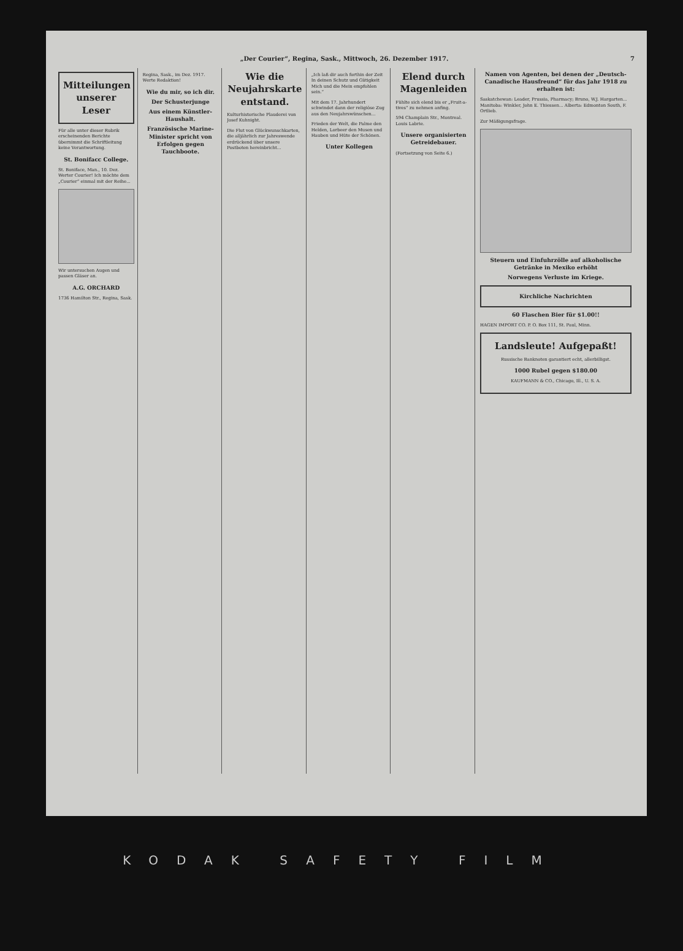„Der Courier“, Regina, Sask., Mittwoch, 26. Dezember 1917. 7
Mitteilungen unserer Leser
Für alle unter dieser Rubrik erscheinenden Berichte übernimmt die Schriftleitung keine Verantwortung.
St. Bonifacc College.
St. Boniface, Man., 10. Dez. Werter Courier! Ich möchte dem „Courier“ einmal mit der Reihe...
Wir untersuchen Augen und passen Gläser an.
A.G. ORCHARD
1736 Hamilton Str., Regina, Sask.
Regina, Sask., im Dez. 1917. Werte Redaktion!
Wie du mir, so ich dir.
Der Schusterjunge
Aus einem Künstler-Haushalt.
Französische Marine-Minister spricht von Erfolgen gegen Tauchboote.
Wie die Neujahrskarte entstand.
Kulturhistorische Plauderei von Josef Kuhnight.
Die Flut von Glückwunschkarten, die alljährlich zur Jahreswende erdrückend über unsere Postboten hereinbricht...
„Ich laß dir auch forthin der Zeit In deinen Schutz und Gütigkeit Mich und die Mein empfohlen sein.“
Mit dem 17. Jahrhundert schwindet dann der religiöse Zug aus den Neujahrswünschen...
Frieden der Welt, die Palme den Helden, Lorbeer den Musen und Hauben und Hüte der Schönen.
Unter Kollegen
Elend durch Magenleiden
Fühlte sich elend bis er „Fruit-a-tives“ zu nehmen anfing.
594 Champlain Str., Montreal. Louis Labrie.
Unsere organisierten Getreidebauer.
(Fortsetzung von Seite 6.)
Namen von Agenten, bei denen der „Deutsch-Canadische Hausfreund“ für das Jahr 1918 zu erhalten ist:
Saskatchewan: Leader, Prussia, Pharmacy; Bruno, W.J. Hargarten... Manitoba: Winkler, John E. Thiessen... Alberta: Edmonton South, F. Ortlieb.
Zur Mäßigungsfrage.
Steuern und Einfuhrzölle auf alkoholische Getränke in Mexiko erhöht
Norwegens Verluste im Kriege.
Kirchliche Nachrichten
60 Flaschen Bier für $1.00!!
HAGEN IMPORT CO. P. O. Box 111, St. Paul, Minn.
Landsleute! Aufgepaßt!
Russische Banknoten garantiert echt, allerbilligst.
1000 Rubel gegen $180.00
KAUFMANN & CO., Chicago, Ill., U. S. A.
KODAK SAFETY FILM